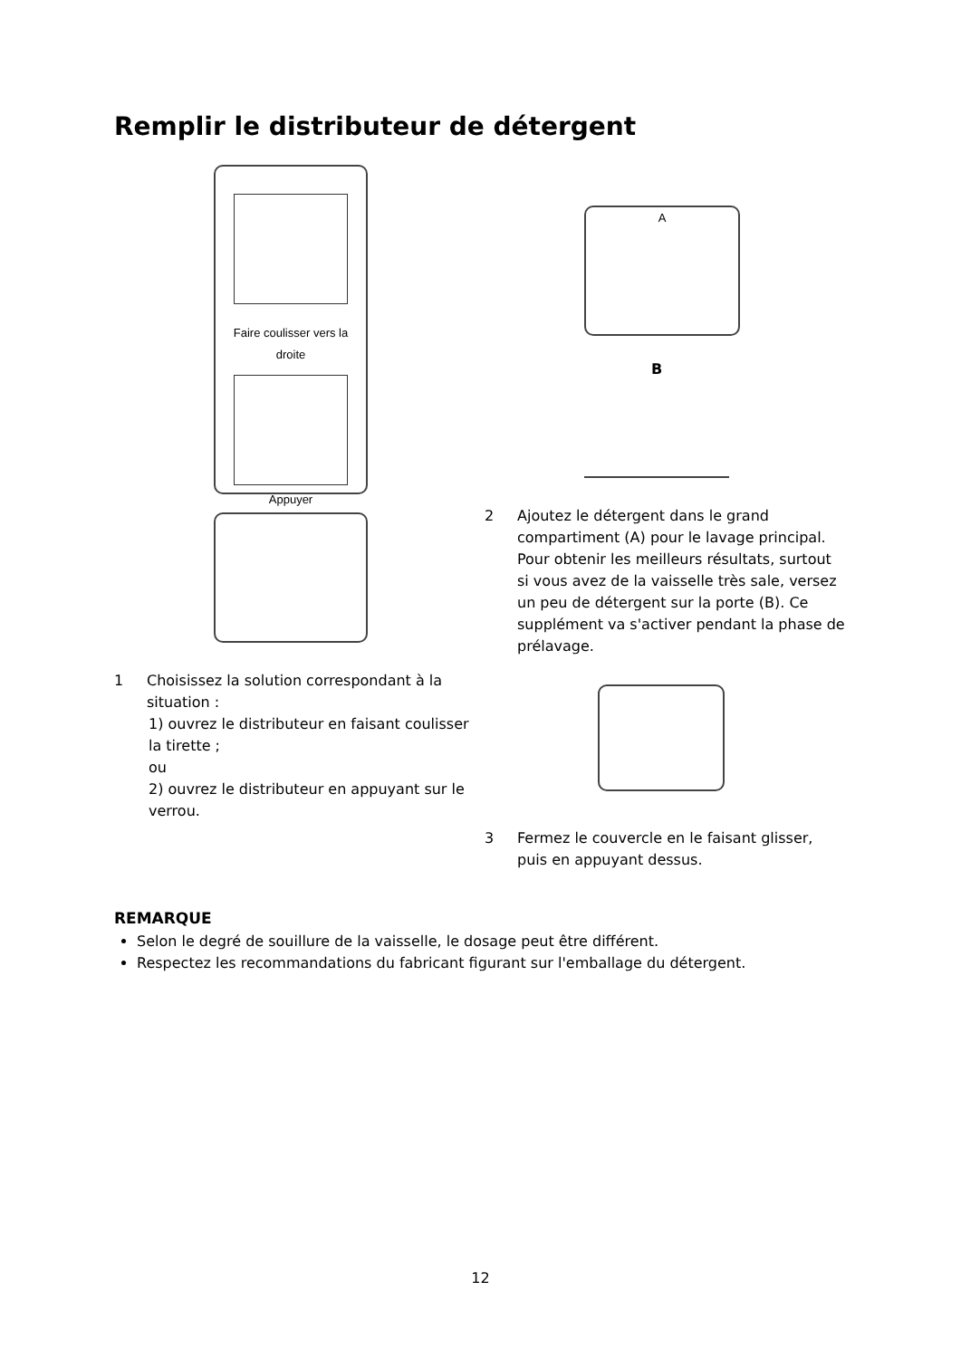Remplir le distributeur de détergent
Faire coulisser vers la
droite
Appuyer
1 Choisissez la solution correspondant à la situation :
1) ouvrez le distributeur en faisant coulisser la tirette ;
ou
2) ouvrez le distributeur en appuyant sur le verrou.
A
B
2 Ajoutez le détergent dans le grand compartiment (A) pour le lavage principal. Pour obtenir les meilleurs résultats, surtout si vous avez de la vaisselle très sale, versez un peu de détergent sur la porte (B). Ce supplément va s'activer pendant la phase de prélavage.
3 Fermez le couvercle en le faisant glisser, puis en appuyant dessus.
REMARQUE
Selon le degré de souillure de la vaisselle, le dosage peut être différent.
Respectez les recommandations du fabricant figurant sur l'emballage du détergent.
12